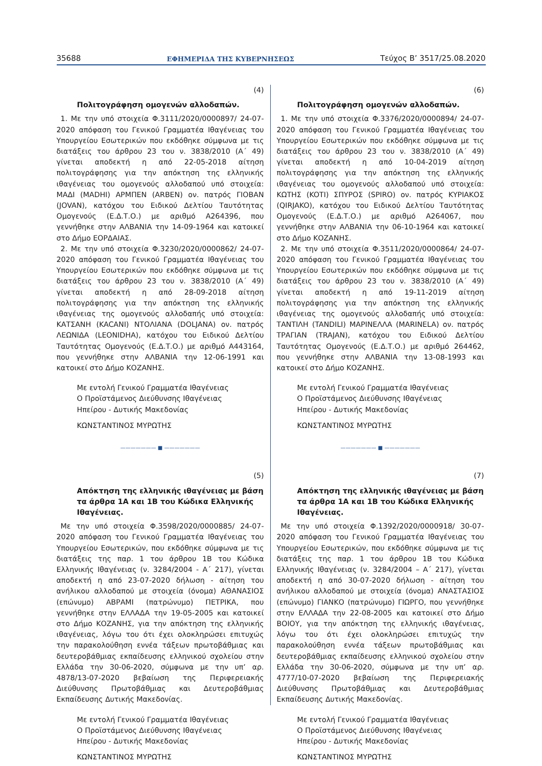35688 ΕΦΗΜΕΡΙΔΑ ΤΗΣ ΚΥΒΕΡΝΗΣΕΩΣ Τεύχος B’ 3517/25.08.2020
(4)
Πολιτογράφηση ομογενών αλλοδαπών.
1. Με την υπό στοιχεία Φ.3111/2020/0000897/ 24-07-2020 απόφαση του Γενικού Γραμματέα Ιθαγένειας του Υπουργείου Εσωτερικών που εκδόθηκε σύμφωνα με τις διατάξεις του άρθρου 23 του ν. 3838/2010 (Α΄ 49) γίνεται αποδεκτή η από 22-05-2018 αίτηση πολιτογράφησης για την απόκτηση της ελληνικής ιθαγένειας του ομογενούς αλλοδαπού υπό στοιχεία: ΜΑΔΙ (MADHI) ΑΡΜΠΕΝ (ARBEN) ον. πατρός ΓΙΟΒΑΝ (JOVAN), κατόχου του Ειδικού Δελτίου Ταυτότητας Ομογενούς (Ε.Δ.Τ.Ο.) με αριθμό Α264396, που γεννήθηκε στην ΑΛΒΑΝΙΑ την 14-09-1964 και κατοικεί στο Δήμο ΕΟΡΔΑΙΑΣ.
2. Με την υπό στοιχεία Φ.3230/2020/0000862/ 24-07-2020 απόφαση του Γενικού Γραμματέα Ιθαγένειας του Υπουργείου Εσωτερικών που εκδόθηκε σύμφωνα με τις διατάξεις του άρθρου 23 του ν. 3838/2010 (Α΄ 49) γίνεται αποδεκτή η από 28-09-2018 αίτηση πολιτογράφησης για την απόκτηση της ελληνικής ιθαγένειας της ομογενούς αλλοδαπής υπό στοιχεία: ΚΑΤΣΑΝΗ (KACANI) ΝΤΟΛΙΑΝΑ (DOLJANA) ον. πατρός ΛΕΩΝΙΔΑ (LEONIDHA), κατόχου του Ειδικού Δελτίου Ταυτότητας Ομογενούς (Ε.Δ.Τ.Ο.) με αριθμό Α443164, που γεννήθηκε στην ΑΛΒΑΝΙΑ την 12-06-1991 και κατοικεί στο Δήμο ΚΟΖΑΝΗΣ.
Με εντολή Γενικού Γραμματέα Ιθαγένειας
Ο Προϊστάμενος Διεύθυνσης Ιθαγένειας
Ηπείρου - Δυτικής Μακεδονίας
ΚΩΝΣΤΑΝΤΙΝΟΣ ΜΥΡΩΤΗΣ
——————— ■ ———————
(5)
Απόκτηση της ελληνικής ιθαγένειας με βάση τα άρθρα 1Α και 1Β του Κώδικα Ελληνικής Ιθαγένειας.
Με την υπό στοιχεία Φ.3598/2020/0000885/ 24-07-2020 απόφαση του Γενικού Γραμματέα Ιθαγένειας του Υπουργείου Εσωτερικών, που εκδόθηκε σύμφωνα με τις διατάξεις της παρ. 1 του άρθρου 1Β του Κώδικα Ελληνικής Ιθαγένειας (ν. 3284/2004 - Α΄ 217), γίνεται αποδεκτή η από 23-07-2020 δήλωση - αίτηση του ανήλικου αλλοδαπού με στοιχεία (όνομα) ΑΘΑΝΑΣΙΟΣ (επώνυμο) ΑΒΡΑΜΙ (πατρώνυμο) ΠΕΤΡΙΚΑ, που γεννήθηκε στην ΕΛΛΑΔΑ την 19-05-2005 και κατοικεί στο Δήμο ΚΟΖΑΝΗΣ, για την απόκτηση της ελληνικής ιθαγένειας, λόγω του ότι έχει ολοκληρώσει επιτυχώς την παρακολούθηση εννέα τάξεων πρωτοβάθμιας και δευτεροβάθμιας εκπαίδευσης ελληνικού σχολείου στην Ελλάδα την 30-06-2020, σύμφωνα με την υπ’ αρ. 4878/13-07-2020 βεβαίωση της Περιφερειακής Διεύθυνσης Πρωτοβάθμιας και Δευτεροβάθμιας Εκπαίδευσης Δυτικής Μακεδονίας.
Με εντολή Γενικού Γραμματέα Ιθαγένειας
Ο Προϊστάμενος Διεύθυνσης Ιθαγένειας
Ηπείρου - Δυτικής Μακεδονίας
ΚΩΝΣΤΑΝΤΙΝΟΣ ΜΥΡΩΤΗΣ
(6)
Πολιτογράφηση ομογενών αλλοδαπών.
1. Με την υπό στοιχεία Φ.3376/2020/0000894/ 24-07-2020 απόφαση του Γενικού Γραμματέα Ιθαγένειας του Υπουργείου Εσωτερικών που εκδόθηκε σύμφωνα με τις διατάξεις του άρθρου 23 του ν. 3838/2010 (Α΄ 49) γίνεται αποδεκτή η από 10-04-2019 αίτηση πολιτογράφησης για την απόκτηση της ελληνικής ιθαγένειας του ομογενούς αλλοδαπού υπό στοιχεία: ΚΩΤΗΣ (KOTI) ΣΠΥΡΟΣ (SPIRO) ον. πατρός ΚΥΡΙΑΚΟΣ (QIRJAKO), κατόχου του Ειδικού Δελτίου Ταυτότητας Ομογενούς (Ε.Δ.Τ.Ο.) με αριθμό Α264067, που γεννήθηκε στην ΑΛΒΑΝΙΑ την 06-10-1964 και κατοικεί στο Δήμο ΚΟΖΑΝΗΣ.
2. Με την υπό στοιχεία Φ.3511/2020/0000864/ 24-07-2020 απόφαση του Γενικού Γραμματέα Ιθαγένειας του Υπουργείου Εσωτερικών που εκδόθηκε σύμφωνα με τις διατάξεις του άρθρου 23 του ν. 3838/2010 (Α΄ 49) γίνεται αποδεκτή η από 19-11-2019 αίτηση πολιτογράφησης για την απόκτηση της ελληνικής ιθαγένειας της ομογενούς αλλοδαπής υπό στοιχεία: ΤΑΝΤΙΛΗ (TANDILI) ΜΑΡΙΝΕΛΛΑ (MARINELA) ον. πατρός ΤΡΑΓΙΑΝ (TRAJAN), κατόχου του Ειδικού Δελτίου Ταυτότητας Ομογενούς (Ε.Δ.Τ.Ο.) με αριθμό 264462, που γεννήθηκε στην ΑΛΒΑΝΙΑ την 13-08-1993 και κατοικεί στο Δήμο ΚΟΖΑΝΗΣ.
Με εντολή Γενικού Γραμματέα Ιθαγένειας
Ο Προϊστάμενος Διεύθυνσης Ιθαγένειας
Ηπείρου - Δυτικής Μακεδονίας
ΚΩΝΣΤΑΝΤΙΝΟΣ ΜΥΡΩΤΗΣ
——————— ■ ———————
(7)
Απόκτηση της ελληνικής ιθαγένειας με βάση τα άρθρα 1Α και 1Β του Κώδικα Ελληνικής Ιθαγένειας.
Με την υπό στοιχεία Φ.1392/2020/0000918/ 30-07-2020 απόφαση του Γενικού Γραμματέα Ιθαγένειας του Υπουργείου Εσωτερικών, που εκδόθηκε σύμφωνα με τις διατάξεις της παρ. 1 του άρθρου 1Β του Κώδικα Ελληνικής Ιθαγένειας (ν. 3284/2004 – Α΄ 217), γίνεται αποδεκτή η από 30-07-2020 δήλωση - αίτηση του ανήλικου αλλοδαπού με στοιχεία (όνομα) ΑΝΑΣΤΑΣΙΟΣ (επώνυμο) ΓΙΑΝΚΟ (πατρώνυμο) ΓΙΩΡΓΟ, που γεννήθηκε στην ΕΛΛΑΔΑ την 22-08-2005 και κατοικεί στο Δήμο ΒΟΙΟΥ, για την απόκτηση της ελληνικής ιθαγένειας, λόγω του ότι έχει ολοκληρώσει επιτυχώς την παρακολούθηση εννέα τάξεων πρωτοβάθμιας και δευτεροβάθμιας εκπαίδευσης ελληνικού σχολείου στην Ελλάδα την 30-06-2020, σύμφωνα με την υπ’ αρ. 4777/10-07-2020 βεβαίωση της Περιφερειακής Διεύθυνσης Πρωτοβάθμιας και Δευτεροβάθμιας Εκπαίδευσης Δυτικής Μακεδονίας.
Με εντολή Γενικού Γραμματέα Ιθαγένειας
Ο Προϊστάμενος Διεύθυνσης Ιθαγένειας
Ηπείρου - Δυτικής Μακεδονίας
ΚΩΝΣΤΑΝΤΙΝΟΣ ΜΥΡΩΤΗΣ